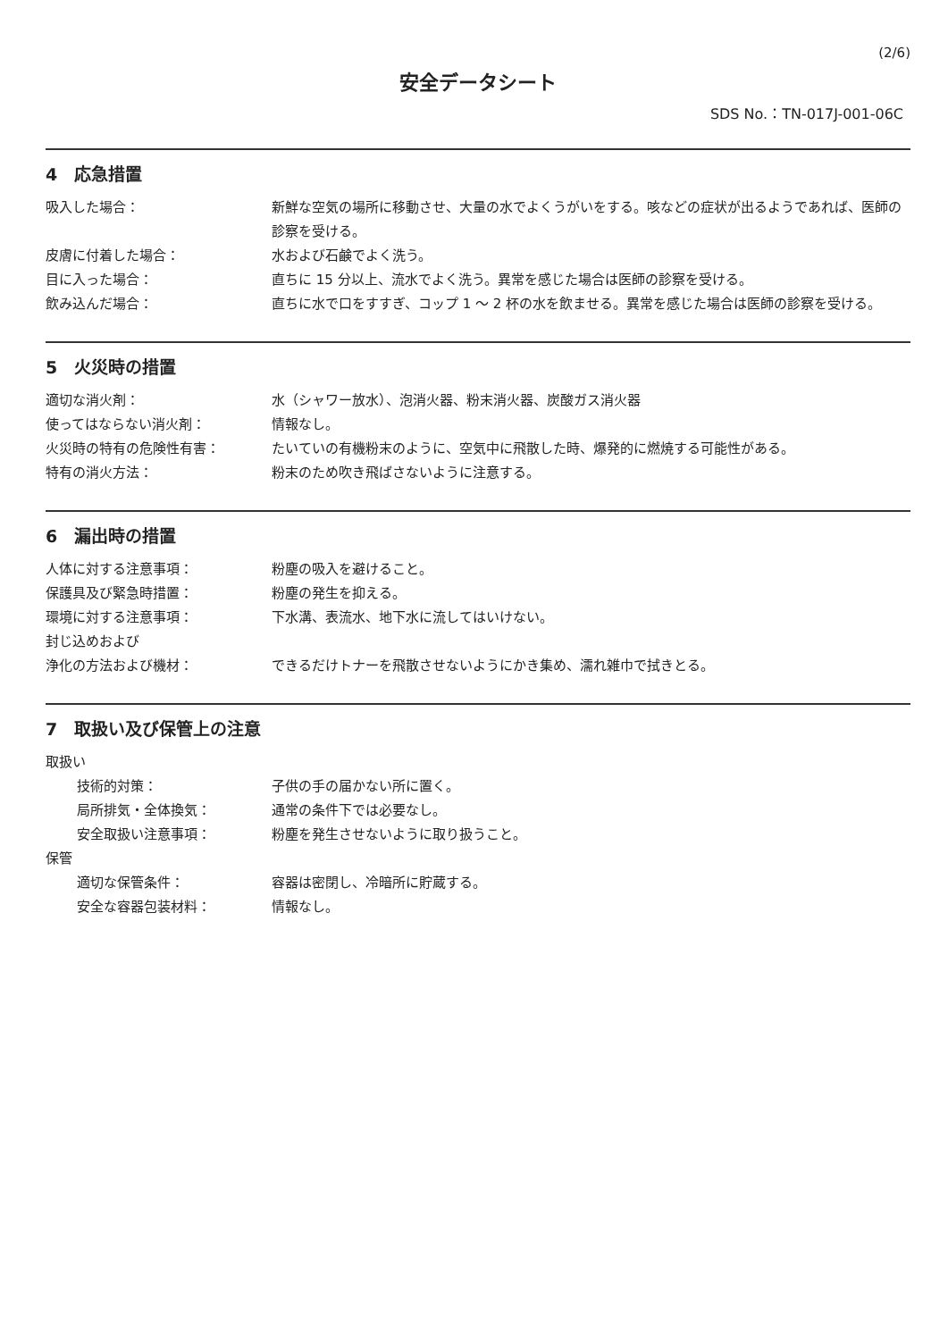(2/6)
安全データシート
SDS No.：TN-017J-001-06C
4　応急措置
吸入した場合： 新鮮な空気の場所に移動させ、大量の水でよくうがいをする。咳などの症状が出るようであれば、医師の診察を受ける。
皮膚に付着した場合： 水および石鹸でよく洗う。
目に入った場合： 直ちに 15 分以上、流水でよく洗う。異常を感じた場合は医師の診察を受ける。
飲み込んだ場合： 直ちに水で口をすすぎ、コップ 1 ～ 2 杯の水を飲ませる。異常を感じた場合は医師の診察を受ける。
5　火災時の措置
適切な消火剤： 水（シャワー放水）、泡消火器、粉末消火器、炭酸ガス消火器
使ってはならない消火剤： 情報なし。
火災時の特有の危険性有害： たいていの有機粉末のように、空気中に飛散した時、爆発的に燃焼する可能性がある。
特有の消火方法： 粉末のため吹き飛ばさないように注意する。
6　漏出時の措置
人体に対する注意事項： 粉塵の吸入を避けること。
保護具及び緊急時措置： 粉塵の発生を抑える。
環境に対する注意事項： 下水溝、表流水、地下水に流してはいけない。
封じ込めおよび
浄化の方法および機材：
できるだけトナーを飛散させないようにかき集め、濡れ雑巾で拭きとる。
7　取扱い及び保管上の注意
取扱い
技術的対策： 子供の手の届かない所に置く。
局所排気・全体換気： 通常の条件下では必要なし。
安全取扱い注意事項： 粉塵を発生させないように取り扱うこと。
保管
適切な保管条件： 容器は密閉し、冷暗所に貯蔵する。
安全な容器包装材料： 情報なし。